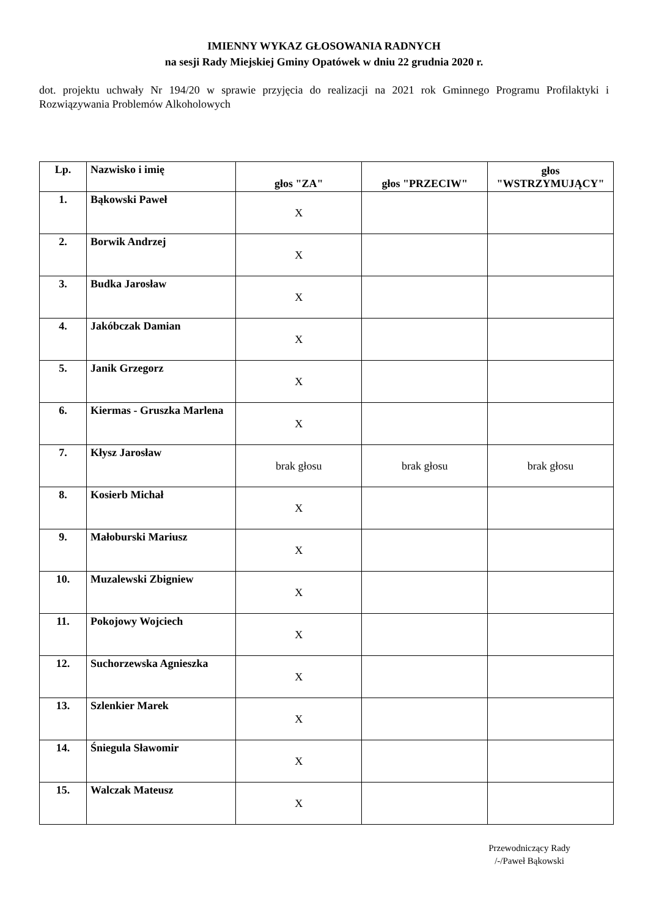IMIENNY WYKAZ GŁOSOWANIA RADNYCH
na sesji Rady Miejskiej Gminy Opatówek w dniu 22 grudnia 2020 r.
dot. projektu uchwały Nr 194/20 w sprawie przyjęcia do realizacji na 2021 rok Gminnego Programu Profilaktyki i Rozwiązywania Problemów Alkoholowych
| Lp. | Nazwisko i imię | głos "ZA" | głos "PRZECIW" | głos "WSTRZYMUJĄCY" |
| --- | --- | --- | --- | --- |
| 1. | Bąkowski Paweł | X | | |
| 2. | Borwik Andrzej | X | | |
| 3. | Budka Jarosław | X | | |
| 4. | Jakóbczak Damian | X | | |
| 5. | Janik Grzegorz | X | | |
| 6. | Kiermas - Gruszka Marlena | X | | |
| 7. | Kłysz Jarosław | brak głosu | brak głosu | brak głosu |
| 8. | Kosierb Michał | X | | |
| 9. | Małoburski Mariusz | X | | |
| 10. | Muzalewski Zbigniew | X | | |
| 11. | Pokojowy Wojciech | X | | |
| 12. | Suchorzewska Agnieszka | X | | |
| 13. | Szlenkier Marek | X | | |
| 14. | Śniegula Sławomir | X | | |
| 15. | Walczak Mateusz | X | | |
Przewodniczący Rady
/-/Paweł Bąkowski